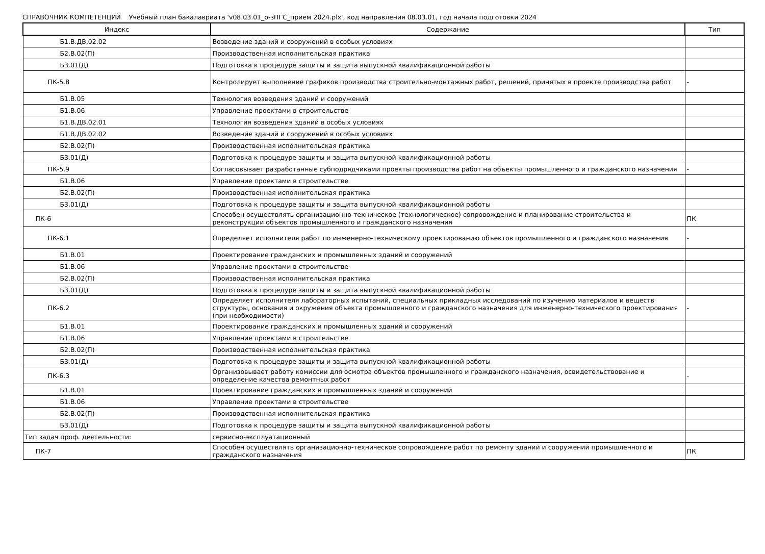СПРАВОЧНИК КОМПЕТЕНЦИЙ Учебный план бакалавриата 'v08.03.01_о-зПГС_прием 2024.plx', код направления 08.03.01, год начала подготовки 2024
| Индекс | Содержание | Тип |
| --- | --- | --- |
| Б1.В.ДВ.02.02 | Возведение зданий и сооружений в особых условиях | |
| Б2.В.02(П) | Производственная исполнительская практика | |
| Б3.01(Д) | Подготовка к процедуре защиты и защита выпускной квалификационной работы | |
| ПК-5.8 | Контролирует выполнение графиков производства строительно-монтажных работ, решений, принятых в проекте производства работ | - |
| Б1.В.05 | Технология возведения зданий и сооружений | |
| Б1.В.06 | Управление проектами в строительстве | |
| Б1.В.ДВ.02.01 | Технология возведения зданий в особых условиях | |
| Б1.В.ДВ.02.02 | Возведение зданий и сооружений в особых условиях | |
| Б2.В.02(П) | Производственная исполнительская практика | |
| Б3.01(Д) | Подготовка к процедуре защиты и защита выпускной квалификационной работы | |
| ПК-5.9 | Согласовывает разработанные субподрядчиками проекты производства работ на объекты промышленного и гражданского назначения | - |
| Б1.В.06 | Управление проектами в строительстве | |
| Б2.В.02(П) | Производственная исполнительская практика | |
| Б3.01(Д) | Подготовка к процедуре защиты и защита выпускной квалификационной работы | |
| ПК-6 | Способен осуществлять организационно-техническое (технологическое) сопровождение и планирование строительства и реконструкции объектов промышленного и гражданского назначения | ПК |
| ПК-6.1 | Определяет исполнителя работ по инженерно-техническому проектированию объектов промышленного и гражданского назначения | - |
| Б1.В.01 | Проектирование гражданских и промышленных зданий и сооружений | |
| Б1.В.06 | Управление проектами в строительстве | |
| Б2.В.02(П) | Производственная исполнительская практика | |
| Б3.01(Д) | Подготовка к процедуре защиты и защита выпускной квалификационной работы | |
| ПК-6.2 | Определяет исполнителя лабораторных испытаний, специальных прикладных исследований по изучению материалов и веществ структуры, основания и окружения объекта промышленного и гражданского назначения для инженерно-технического проектирования (при необходимости) | - |
| Б1.В.01 | Проектирование гражданских и промышленных зданий и сооружений | |
| Б1.В.06 | Управление проектами в строительстве | |
| Б2.В.02(П) | Производственная исполнительская практика | |
| Б3.01(Д) | Подготовка к процедуре защиты и защита выпускной квалификационной работы | |
| ПК-6.3 | Организовывает работу комиссии для осмотра объектов промышленного и гражданского назначения, освидетельствование и определение качества ремонтных работ | - |
| Б1.В.01 | Проектирование гражданских и промышленных зданий и сооружений | |
| Б1.В.06 | Управление проектами в строительстве | |
| Б2.В.02(П) | Производственная исполнительская практика | |
| Б3.01(Д) | Подготовка к процедуре защиты и защита выпускной квалификационной работы | |
| Тип задач проф. деятельности: | сервисно-эксплуатационный | |
| ПК-7 | Способен осуществлять организационно-техническое сопровождение работ по ремонту зданий и сооружений промышленного и гражданского назначения | ПК |